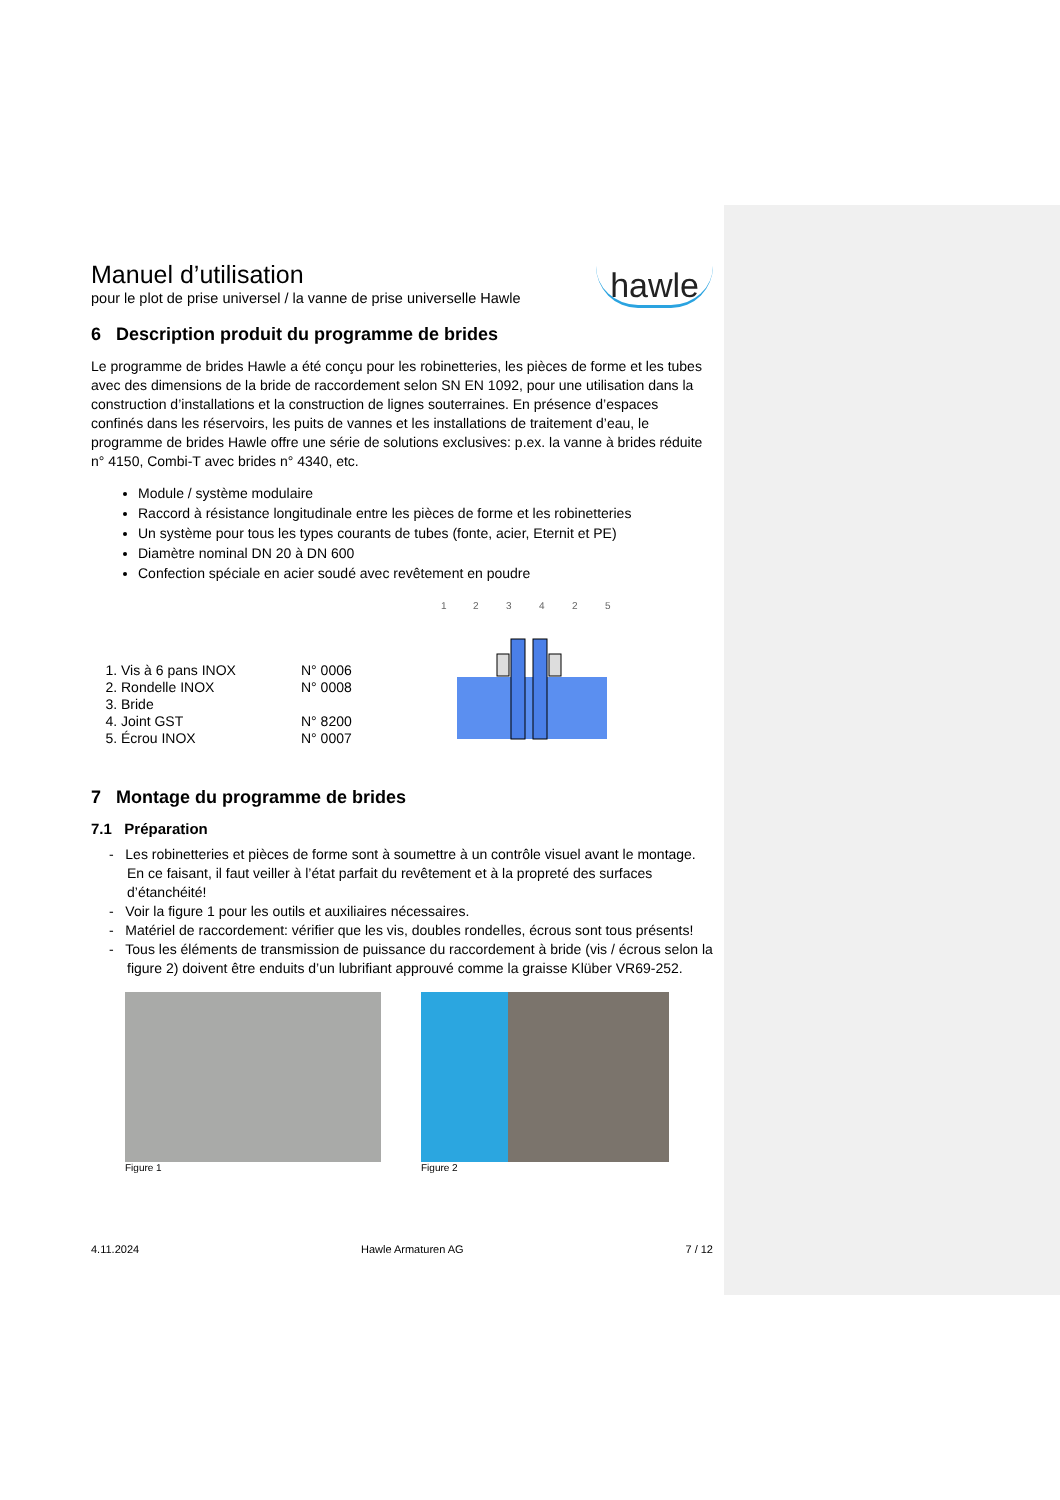Manuel d’utilisation
pour le plot de prise universel / la vanne de prise universelle Hawle
hawle
6 Description produit du programme de brides
Le programme de brides Hawle a été conçu pour les robinetteries, les pièces de forme et les tubes avec des dimensions de la bride de raccordement selon SN EN 1092, pour une utilisation dans la construction d’installations et la construction de lignes souterraines. En présence d’espaces confinés dans les réservoirs, les puits de vannes et les installations de traitement d’eau, le programme de brides Hawle offre une série de solutions exclusives: p.ex. la vanne à brides réduite n° 4150, Combi-T avec brides n° 4340, etc.
Module / système modulaire
Raccord à résistance longitudinale entre les pièces de forme et les robinetteries
Un système pour tous les types courants de tubes (fonte, acier, Eternit et PE)
Diamètre nominal DN 20 à DN 600
Confection spéciale en acier soudé avec revêtement en poudre
1. Vis à 6 pans INOX
2. Rondelle INOX
3. Bride
4. Joint GST
5. Écrou INOX
N° 0006
N° 0008
N° 8200
N° 0007
1
2
3
4
2
5
7 Montage du programme de brides
7.1 Préparation
- Les robinetteries et pièces de forme sont à soumettre à un contrôle visuel avant le montage. En ce faisant, il faut veiller à l’état parfait du revêtement et à la propreté des surfaces d’étanchéité!
- Voir la figure 1 pour les outils et auxiliaires nécessaires.
- Matériel de raccordement: vérifier que les vis, doubles rondelles, écrous sont tous présents!
- Tous les éléments de transmission de puissance du raccordement à bride (vis / écrous selon la figure 2) doivent être enduits d’un lubrifiant approuvé comme la graisse Klüber VR69-252.
Figure 1 Figure 2
4.11.2024 Hawle Armaturen AG 7 / 12